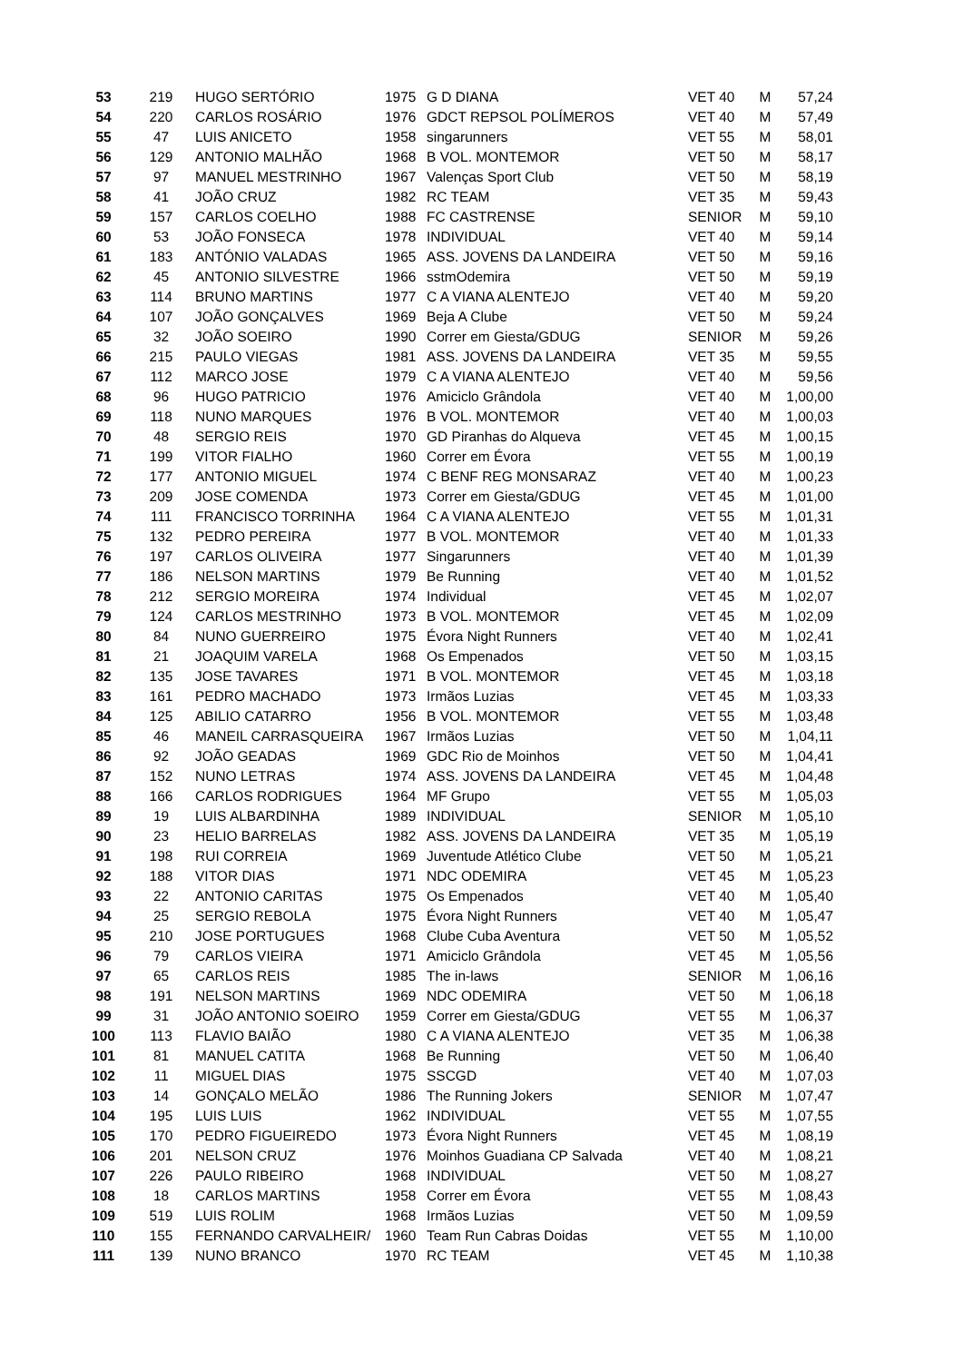| 53 | 219 | HUGO SERTÓRIO | 1975 | G D DIANA | VET 40 | M | 57,24 |
| 54 | 220 | CARLOS ROSÁRIO | 1976 | GDCT REPSOL POLÍMEROS | VET 40 | M | 57,49 |
| 55 | 47 | LUIS ANICETO | 1958 | singarunners | VET 55 | M | 58,01 |
| 56 | 129 | ANTONIO MALHÃO | 1968 | B VOL. MONTEMOR | VET 50 | M | 58,17 |
| 57 | 97 | MANUEL MESTRINHO | 1967 | Valenças Sport Club | VET 50 | M | 58,19 |
| 58 | 41 | JOÃO CRUZ | 1982 | RC TEAM | VET 35 | M | 59,43 |
| 59 | 157 | CARLOS COELHO | 1988 | FC CASTRENSE | SENIOR | M | 59,10 |
| 60 | 53 | JOÃO FONSECA | 1978 | INDIVIDUAL | VET 40 | M | 59,14 |
| 61 | 183 | ANTÓNIO VALADAS | 1965 | ASS. JOVENS DA LANDEIRA | VET 50 | M | 59,16 |
| 62 | 45 | ANTONIO SILVESTRE | 1966 | sstmOdemira | VET 50 | M | 59,19 |
| 63 | 114 | BRUNO MARTINS | 1977 | C A VIANA ALENTEJO | VET 40 | M | 59,20 |
| 64 | 107 | JOÃO GONÇALVES | 1969 | Beja A Clube | VET 50 | M | 59,24 |
| 65 | 32 | JOÃO SOEIRO | 1990 | Correr em Giesta/GDUG | SENIOR | M | 59,26 |
| 66 | 215 | PAULO VIEGAS | 1981 | ASS. JOVENS DA LANDEIRA | VET 35 | M | 59,55 |
| 67 | 112 | MARCO JOSE | 1979 | C A VIANA ALENTEJO | VET 40 | M | 59,56 |
| 68 | 96 | HUGO PATRICIO | 1976 | Amiciclo Grândola | VET 40 | M | 1,00,00 |
| 69 | 118 | NUNO MARQUES | 1976 | B VOL. MONTEMOR | VET 40 | M | 1,00,03 |
| 70 | 48 | SERGIO REIS | 1970 | GD Piranhas do Alqueva | VET 45 | M | 1,00,15 |
| 71 | 199 | VITOR FIALHO | 1960 | Correr em Évora | VET 55 | M | 1,00,19 |
| 72 | 177 | ANTONIO MIGUEL | 1974 | C BENF REG MONSARAZ | VET 40 | M | 1,00,23 |
| 73 | 209 | JOSE COMENDA | 1973 | Correr em Giesta/GDUG | VET 45 | M | 1,01,00 |
| 74 | 111 | FRANCISCO TORRINHA | 1964 | C A VIANA ALENTEJO | VET 55 | M | 1,01,31 |
| 75 | 132 | PEDRO PEREIRA | 1977 | B VOL. MONTEMOR | VET 40 | M | 1,01,33 |
| 76 | 197 | CARLOS OLIVEIRA | 1977 | Singarunners | VET 40 | M | 1,01,39 |
| 77 | 186 | NELSON MARTINS | 1979 | Be Running | VET 40 | M | 1,01,52 |
| 78 | 212 | SERGIO MOREIRA | 1974 | Individual | VET 45 | M | 1,02,07 |
| 79 | 124 | CARLOS MESTRINHO | 1973 | B VOL. MONTEMOR | VET 45 | M | 1,02,09 |
| 80 | 84 | NUNO GUERREIRO | 1975 | Évora Night Runners | VET 40 | M | 1,02,41 |
| 81 | 21 | JOAQUIM VARELA | 1968 | Os Empenados | VET 50 | M | 1,03,15 |
| 82 | 135 | JOSE TAVARES | 1971 | B VOL. MONTEMOR | VET 45 | M | 1,03,18 |
| 83 | 161 | PEDRO MACHADO | 1973 | Irmãos Luzias | VET 45 | M | 1,03,33 |
| 84 | 125 | ABILIO CATARRO | 1956 | B VOL. MONTEMOR | VET 55 | M | 1,03,48 |
| 85 | 46 | MANEIL CARRASQUEIRA | 1967 | Irmãos Luzias | VET 50 | M | 1,04,11 |
| 86 | 92 | JOÃO GEADAS | 1969 | GDC Rio de Moinhos | VET 50 | M | 1,04,41 |
| 87 | 152 | NUNO LETRAS | 1974 | ASS. JOVENS DA LANDEIRA | VET 45 | M | 1,04,48 |
| 88 | 166 | CARLOS RODRIGUES | 1964 | MF Grupo | VET 55 | M | 1,05,03 |
| 89 | 19 | LUIS ALBARDINHA | 1989 | INDIVIDUAL | SENIOR | M | 1,05,10 |
| 90 | 23 | HELIO BARRELAS | 1982 | ASS. JOVENS DA LANDEIRA | VET 35 | M | 1,05,19 |
| 91 | 198 | RUI CORREIA | 1969 | Juventude Atlético Clube | VET 50 | M | 1,05,21 |
| 92 | 188 | VITOR DIAS | 1971 | NDC ODEMIRA | VET 45 | M | 1,05,23 |
| 93 | 22 | ANTONIO CARITAS | 1975 | Os Empenados | VET 40 | M | 1,05,40 |
| 94 | 25 | SERGIO REBOLA | 1975 | Évora Night Runners | VET 40 | M | 1,05,47 |
| 95 | 210 | JOSE PORTUGUES | 1968 | Clube Cuba Aventura | VET 50 | M | 1,05,52 |
| 96 | 79 | CARLOS VIEIRA | 1971 | Amiciclo Grândola | VET 45 | M | 1,05,56 |
| 97 | 65 | CARLOS REIS | 1985 | The in-laws | SENIOR | M | 1,06,16 |
| 98 | 191 | NELSON MARTINS | 1969 | NDC ODEMIRA | VET 50 | M | 1,06,18 |
| 99 | 31 | JOÃO ANTONIO SOEIRO | 1959 | Correr em Giesta/GDUG | VET 55 | M | 1,06,37 |
| 100 | 113 | FLAVIO BAIÃO | 1980 | C A VIANA ALENTEJO | VET 35 | M | 1,06,38 |
| 101 | 81 | MANUEL CATITA | 1968 | Be Running | VET 50 | M | 1,06,40 |
| 102 | 11 | MIGUEL DIAS | 1975 | SSCGD | VET 40 | M | 1,07,03 |
| 103 | 14 | GONÇALO MELÃO | 1986 | The Running Jokers | SENIOR | M | 1,07,47 |
| 104 | 195 | LUIS LUIS | 1962 | INDIVIDUAL | VET 55 | M | 1,07,55 |
| 105 | 170 | PEDRO FIGUEIREDO | 1973 | Évora Night Runners | VET 45 | M | 1,08,19 |
| 106 | 201 | NELSON CRUZ | 1976 | Moinhos Guadiana CP Salvada | VET 40 | M | 1,08,21 |
| 107 | 226 | PAULO RIBEIRO | 1968 | INDIVIDUAL | VET 50 | M | 1,08,27 |
| 108 | 18 | CARLOS MARTINS | 1958 | Correr em Évora | VET 55 | M | 1,08,43 |
| 109 | 519 | LUIS ROLIM | 1968 | Irmãos Luzias | VET 50 | M | 1,09,59 |
| 110 | 155 | FERNANDO CARVALHEIR/ | 1960 | Team Run Cabras Doidas | VET 55 | M | 1,10,00 |
| 111 | 139 | NUNO BRANCO | 1970 | RC TEAM | VET 45 | M | 1,10,38 |